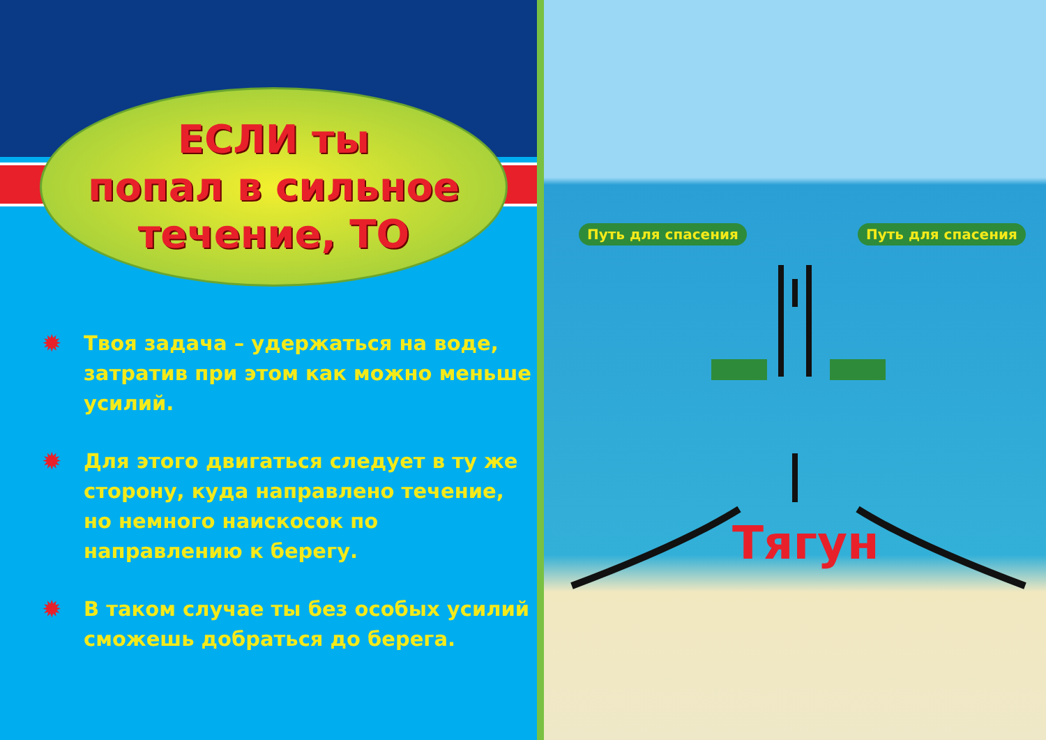ЕСЛИ ты
попал в сильное
течение, ТО
✹ Твоя задача – удержаться на воде, затратив при этом как можно меньше усилий.
✹ Для этого двигаться следует в ту же сторону, куда направлено течение, но немного наискосок по направлению к берегу.
✹ В таком случае ты без особых усилий сможешь добраться до берега.
Путь для спасения Путь для спасения
Тягун